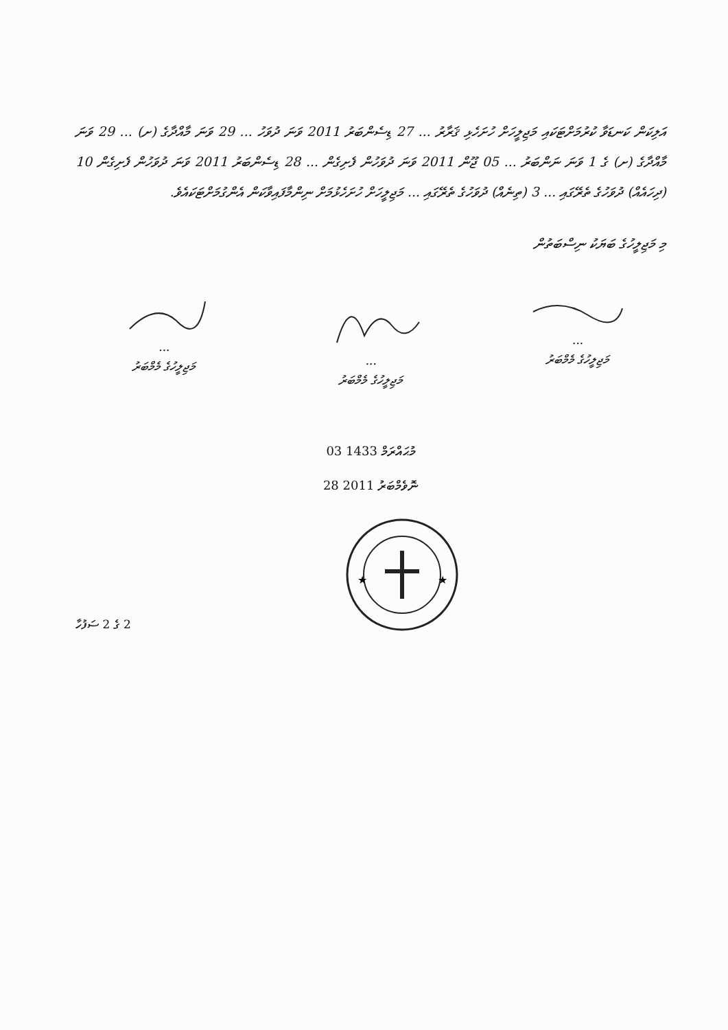އަލިކަން ކަނޑަވާ ކުރުމަށްޓަކައި މަޖިލީހަށް ހުށަހެޅި ޤަރާރު ... 27 ޑިސެންބަރު 2011 ވަނަ ދުވަހު ... 29 ވަނަ މާއްދާގެ (ށ) ... 29 ވަނަ މާއްދާގެ (ށ) ގެ 1 ވަނަ ނަންބަރު ... 05 ޖޫން 2011 ވަނަ ދުވަހުން ފެށިގެން ... 28 ޑިސެންބަރު 2011 ވަނަ ދުވަހުން ފެށިގެން 10 (ދިހައެއް) ދުވަހުގެ ތެރޭގައި ... 3 (ތިނެއް) ދުވަހުގެ ތެރޭގައި ... މަޖިލީހަށް ހުށަހެޅުމަށް ނިންމާފައިވާކަން އެންގުމަށްޓަކައެވެ.
މި މަޖިލީހުގެ ބަޔަކު ނިސްބަތުން
...
މަޖިލީހުގެ މެމްބަރު
...
މަޖިލީހުގެ މެމްބަރު
...
މަޖިލީހުގެ މެމްބަރު
03 މުޙައްރަމް 1433
28 ނޮވެމްބަރު 2011
2 ގެ 2 ސަފުހާ
★
★